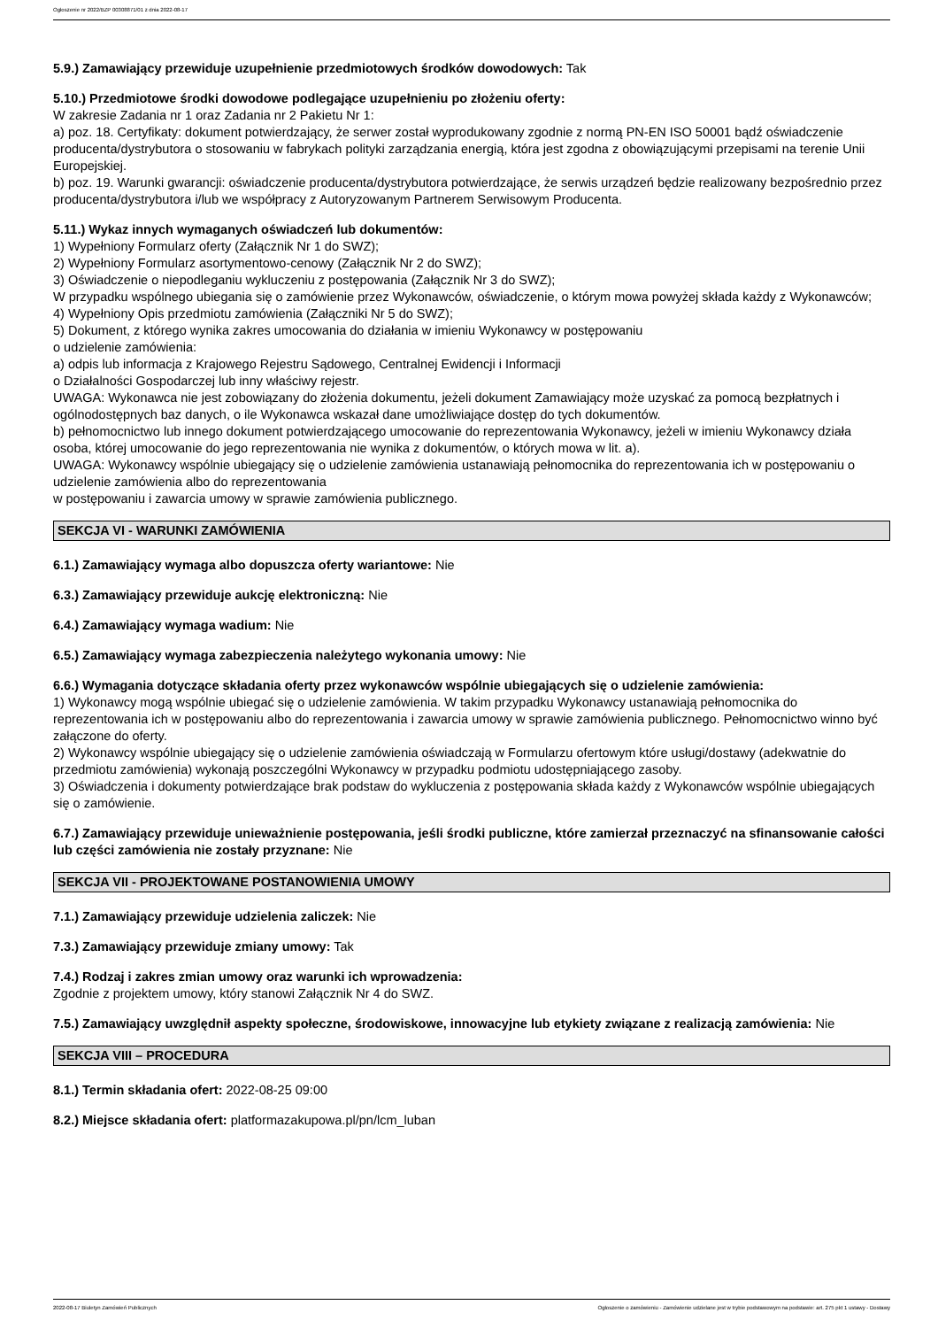Ogłoszenie nr 2022/BZP 00308871/01 z dnia 2022-08-17
5.9.) Zamawiający przewiduje uzupełnienie przedmiotowych środków dowodowych: Tak
5.10.) Przedmiotowe środki dowodowe podlegające uzupełnieniu po złożeniu oferty:
W zakresie Zadania nr 1 oraz Zadania nr 2 Pakietu Nr 1:
a) poz. 18. Certyfikaty: dokument potwierdzający, że serwer został wyprodukowany zgodnie z normą PN-EN ISO 50001 bądź oświadczenie producenta/dystrybutora o stosowaniu w fabrykach polityki zarządzania energią, która jest zgodna z obowiązującymi przepisami na terenie Unii Europejskiej.
b) poz. 19. Warunki gwarancji: oświadczenie producenta/dystrybutora potwierdzające, że serwis urządzeń będzie realizowany bezpośrednio przez producenta/dystrybutora i/lub we współpracy z Autoryzowanym Partnerem Serwisowym Producenta.
5.11.) Wykaz innych wymaganych oświadczeń lub dokumentów:
1) Wypełniony Formularz oferty (Załącznik Nr 1 do SWZ);
2) Wypełniony Formularz asortymentowo-cenowy (Załącznik Nr 2 do SWZ);
3) Oświadczenie o niepodleganiu wykluczeniu z postępowania (Załącznik Nr 3 do SWZ);
W przypadku wspólnego ubiegania się o zamówienie przez Wykonawców, oświadczenie, o którym mowa powyżej składa każdy z Wykonawców;
4) Wypełniony Opis przedmiotu zamówienia (Załączniki Nr 5 do SWZ);
5) Dokument, z którego wynika zakres umocowania do działania w imieniu Wykonawcy w postępowaniu
o udzielenie zamówienia:
a) odpis lub informacja z Krajowego Rejestru Sądowego, Centralnej Ewidencji i Informacji
o Działalności Gospodarczej lub inny właściwy rejestr.
UWAGA: Wykonawca nie jest zobowiązany do złożenia dokumentu, jeżeli dokument Zamawiający może uzyskać za pomocą bezpłatnych i ogólnodostępnych baz danych, o ile Wykonawca wskazał dane umożliwiające dostęp do tych dokumentów.
b) pełnomocnictwo lub innego dokument potwierdzającego umocowanie do reprezentowania Wykonawcy, jeżeli w imieniu Wykonawcy działa osoba, której umocowanie do jego reprezentowania nie wynika z dokumentów, o których mowa w lit. a).
UWAGA: Wykonawcy wspólnie ubiegający się o udzielenie zamówienia ustanawiają pełnomocnika do reprezentowania ich w postępowaniu o udzielenie zamówienia albo do reprezentowania
w postępowaniu i zawarcia umowy w sprawie zamówienia publicznego.
SEKCJA VI - WARUNKI ZAMÓWIENIA
6.1.) Zamawiający wymaga albo dopuszcza oferty wariantowe: Nie
6.3.) Zamawiający przewiduje aukcję elektroniczną: Nie
6.4.) Zamawiający wymaga wadium: Nie
6.5.) Zamawiający wymaga zabezpieczenia należytego wykonania umowy: Nie
6.6.) Wymagania dotyczące składania oferty przez wykonawców wspólnie ubiegających się o udzielenie zamówienia:
1) Wykonawcy mogą wspólnie ubiegać się o udzielenie zamówienia. W takim przypadku Wykonawcy ustanawiają pełnomocnika do reprezentowania ich w postępowaniu albo do reprezentowania i zawarcia umowy w sprawie zamówienia publicznego. Pełnomocnictwo winno być załączone do oferty.
2) Wykonawcy wspólnie ubiegający się o udzielenie zamówienia oświadczają w Formularzu ofertowym które usługi/dostawy (adekwatnie do przedmiotu zamówienia) wykonają poszczególni Wykonawcy w przypadku podmiotu udostępniającego zasoby.
3) Oświadczenia i dokumenty potwierdzające brak podstaw do wykluczenia z postępowania składa każdy z Wykonawców wspólnie ubiegających się o zamówienie.
6.7.) Zamawiający przewiduje unieważnienie postępowania, jeśli środki publiczne, które zamierzał przeznaczyć na sfinansowanie całości lub części zamówienia nie zostały przyznane: Nie
SEKCJA VII - PROJEKTOWANE POSTANOWIENIA UMOWY
7.1.) Zamawiający przewiduje udzielenia zaliczek: Nie
7.3.) Zamawiający przewiduje zmiany umowy: Tak
7.4.) Rodzaj i zakres zmian umowy oraz warunki ich wprowadzenia:
Zgodnie z projektem umowy, który stanowi Załącznik Nr 4 do SWZ.
7.5.) Zamawiający uwzględnił aspekty społeczne, środowiskowe, innowacyjne lub etykiety związane z realizacją zamówienia: Nie
SEKCJA VIII – PROCEDURA
8.1.) Termin składania ofert: 2022-08-25 09:00
8.2.) Miejsce składania ofert: platformazakupowa.pl/pn/lcm_luban
2022-08-17 Biuletyn Zamówień Publicznych Ogłoszenie o zamówieniu - Zamówienie udzielane jest w trybie podstawowym na podstawie: art. 275 pkt 1 ustawy - Dostawy